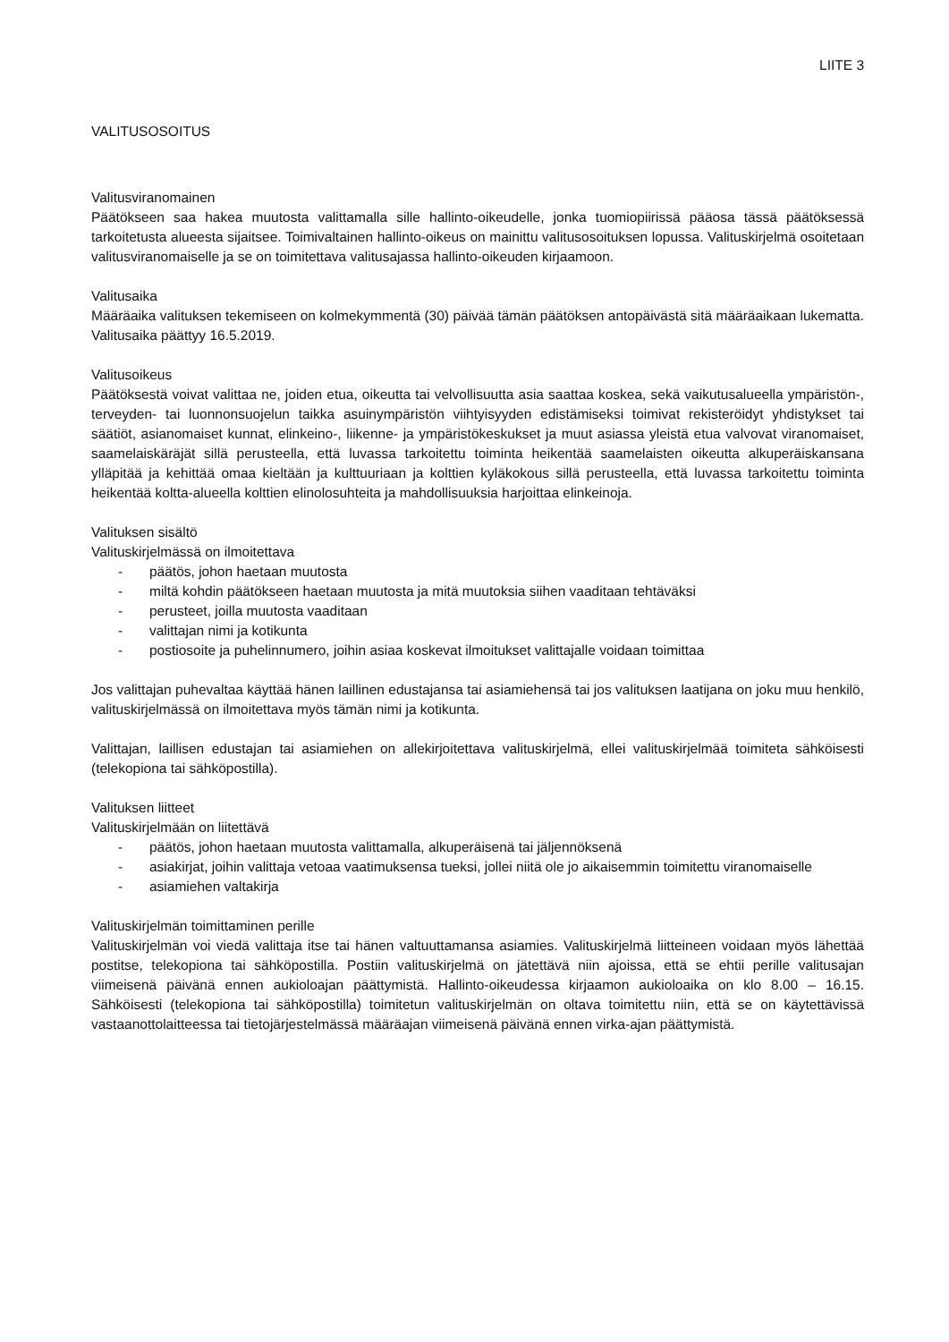LIITE 3
VALITUSOSOITUS
Valitusviranomainen
Päätökseen saa hakea muutosta valittamalla sille hallinto-oikeudelle, jonka tuomiopiirissä pääosa tässä päätöksessä tarkoitetusta alueesta sijaitsee. Toimivaltainen hallinto-oikeus on mainittu valitusosoituksen lopussa. Valituskirjelmä osoitetaan valitusviranomaiselle ja se on toimitettava valitusajassa hallinto-oikeuden kirjaamoon.
Valitusaika
Määräaika valituksen tekemiseen on kolmekymmentä (30) päivää tämän päätöksen antopäivästä sitä määräaikaan lukematta. Valitusaika päättyy 16.5.2019.
Valitusoikeus
Päätöksestä voivat valittaa ne, joiden etua, oikeutta tai velvollisuutta asia saattaa koskea, sekä vaikutusalueella ympäristön-, terveyden- tai luonnonsuojelun taikka asuinympäristön viihtyisyyden edistämiseksi toimivat rekisteröidyt yhdistykset tai säätiöt, asianomaiset kunnat, elinkeino-, liikenne- ja ympäristökeskukset ja muut asiassa yleistä etua valvovat viranomaiset, saamelaiskäräjät sillä perusteella, että luvassa tarkoitettu toiminta heikentää saamelaisten oikeutta alkuperäiskansana ylläpitää ja kehittää omaa kieltään ja kulttuuriaan ja kolttien kyläkokous sillä perusteella, että luvassa tarkoitettu toiminta heikentää koltta-alueella kolttien elinolosuhteita ja mahdollisuuksia harjoittaa elinkeinoja.
Valituksen sisältö
Valituskirjelmässä on ilmoitettava
- päätös, johon haetaan muutosta
- miltä kohdin päätökseen haetaan muutosta ja mitä muutoksia siihen vaaditaan tehtäväksi
- perusteet, joilla muutosta vaaditaan
- valittajan nimi ja kotikunta
- postiosoite ja puhelinnumero, joihin asiaa koskevat ilmoitukset valittajalle voidaan toimittaa
Jos valittajan puhevaltaa käyttää hänen laillinen edustajansa tai asiamiehensä tai jos valituksen laatijana on joku muu henkilö, valituskirjelmässä on ilmoitettava myös tämän nimi ja kotikunta.
Valittajan, laillisen edustajan tai asiamiehen on allekirjoitettava valituskirjelmä, ellei valituskirjelmää toimiteta sähköisesti (telekopiona tai sähköpostilla).
Valituksen liitteet
Valituskirjelmään on liitettävä
- päätös, johon haetaan muutosta valittamalla, alkuperäisenä tai jäljennöksenä
- asiakirjat, joihin valittaja vetoaa vaatimuksensa tueksi, jollei niitä ole jo aikaisemmin toimitettu viranomaiselle
- asiamiehen valtakirja
Valituskirjelmän toimittaminen perille
Valituskirjelmän voi viedä valittaja itse tai hänen valtuuttamansa asiamies. Valituskirjelmä liitteineen voidaan myös lähettää postitse, telekopiona tai sähköpostilla. Postiin valituskirjelmä on jätettävä niin ajoissa, että se ehtii perille valitusajan viimeisenä päivänä ennen aukioloajan päättymistä. Hallinto-oikeudessa kirjaamon aukioloaika on klo 8.00 – 16.15. Sähköisesti (telekopiona tai sähköpostilla) toimitetun valituskirjelmän on oltava toimitettu niin, että se on käytettävissä vastaanottolaitteessa tai tietojärjestelmässä määräajan viimeisenä päivänä ennen virka-ajan päättymistä.